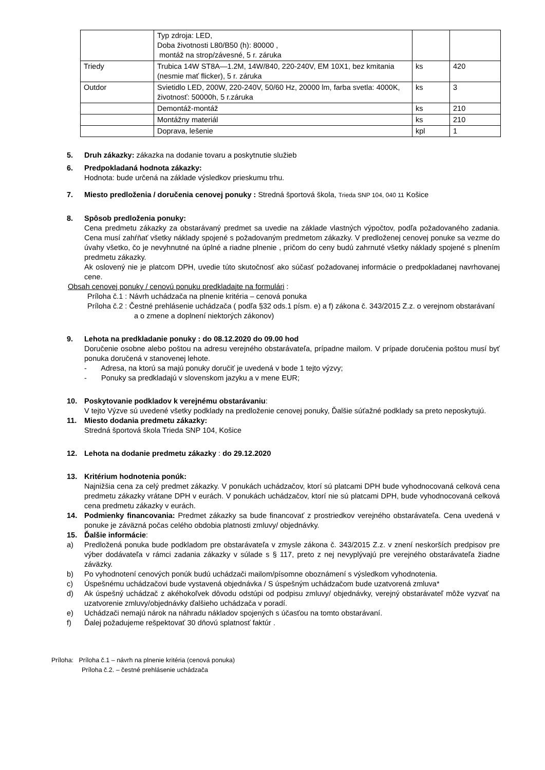| | Typ zdroja: LED, Doba životnosti L80/B50 (h): 80000 , montáž na strop/závesné, 5 r. záruka | | |
| Triedy | Trubica 14W ST8A—1.2M, 14W/840, 220-240V, EM 10X1, bez kmitania (nesmie mať flicker), 5 r. záruka | ks | 420 |
| Outdor | Svietidlo LED, 200W, 220-240V, 50/60 Hz, 20000 lm, farba svetla: 4000K, životnosť: 50000h, 5 r.záruka | ks | 3 |
| | Demontáž-montáž | ks | 210 |
| | Montážny materiál | ks | 210 |
| | Doprava, lešenie | kpl | 1 |
5. Druh zákazky: zákazka na dodanie tovaru a poskytnutie služieb
6. Predpokladaná hodnota zákazky:
Hodnota: bude určená na základe výsledkov prieskumu trhu.
7. Miesto predloženia / doručenia cenovej ponuky : Stredná športová škola, Trieda SNP 104, 040 11 Košice
8. Spôsob predloženia ponuky:
Cena predmetu zákazky za obstarávaný predmet sa uvedie na základe vlastných výpočtov, podľa požadovaného zadania. Cena musí zahŕňať všetky náklady spojené s požadovaným predmetom zákazky. V predloženej cenovej ponuke sa vezme do úvahy všetko, čo je nevyhnutné na úplné a riadne plnenie , pričom do ceny budú zahrnuté všetky náklady spojené s plnením predmetu zákazky.
Ak oslovený nie je platcom DPH, uvedie túto skutočnosť ako súčasť požadovanej informácie o predpokladanej navrhovanej cene.
Obsah cenovej ponuky / cenovú ponuku predkladajte na formulári :
Príloha č.1 : Návrh uchádzača na plnenie kritéria – cenová ponuka
Príloha č.2 : Čestné prehlásenie uchádzača ( podľa §32 ods.1 písm. e) a f) zákona č. 343/2015 Z.z. o verejnom obstarávaní a o zmene a doplnení niektorých zákonov)
9. Lehota na predkladanie ponuky : do 08.12.2020 do 09.00 hod
Doručenie osobne alebo poštou na adresu verejného obstarávateľa, prípadne mailom. V prípade doručenia poštou musí byť ponuka doručená v stanovenej lehote.
- Adresa, na ktorú sa majú ponuky doručiť je uvedená v bode 1 tejto výzvy;
- Ponuky sa predkladajú v slovenskom jazyku a v mene EUR;
10. Poskytovanie podkladov k verejnému obstarávaniu:
V tejto Výzve sú uvedené všetky podklady na predloženie cenovej ponuky, Ďalšie súťažné podklady sa preto neposkytujú.
11. Miesto dodania predmetu zákazky:
Stredná športová škola Trieda SNP 104, Košice
12. Lehota na dodanie predmetu zákazky : do 29.12.2020
13. Kritérium hodnotenia ponúk:
Najnižšia cena za celý predmet zákazky. V ponukách uchádzačov, ktorí sú platcami DPH bude vyhodnocovaná celková cena predmetu zákazky vrátane DPH v eurách. V ponukách uchádzačov, ktorí nie sú platcami DPH, bude vyhodnocovaná celková cena predmetu zákazky v eurách.
14. Podmienky financovania: Predmet zákazky sa bude financovať z prostriedkov verejného obstarávateľa. Cena uvedená v ponuke je záväzná počas celého obdobia platnosti zmluvy/ objednávky.
15. Ďalšie informácie:
a) Predložená ponuka bude podkladom pre obstarávateľa v zmysle zákona č. 343/2015 Z.z. v znení neskorších predpisov pre výber dodávateľa v rámci zadania zákazky v súlade s § 117, preto z nej nevyplývajú pre verejného obstarávateľa žiadne záväzky.
b) Po vyhodnotení cenových ponúk budú uchádzači mailom/písomne oboznámení s výsledkom vyhodnotenia.
c) Úspešnému uchádzačovi bude vystavená objednávka / S úspešným uchádzačom bude uzatvorená zmluva*
d) Ak úspešný uchádzač z akéhokoľvek dôvodu odstúpi od podpisu zmluvy/ objednávky, verejný obstarávateľ môže vyzvať na uzatvorenie zmluvy/objednávky ďalšieho uchádzača v poradí.
e) Uchádzači nemajú nárok na náhradu nákladov spojených s účasťou na tomto obstarávaní.
f) Ďalej požadujeme rešpektovať 30 dňovú splatnosť faktúr .
Príloha: Príloha č.1 – návrh na plnenie kritéria (cenová ponuka)
Príloha č.2. – čestné prehlásenie uchádzača